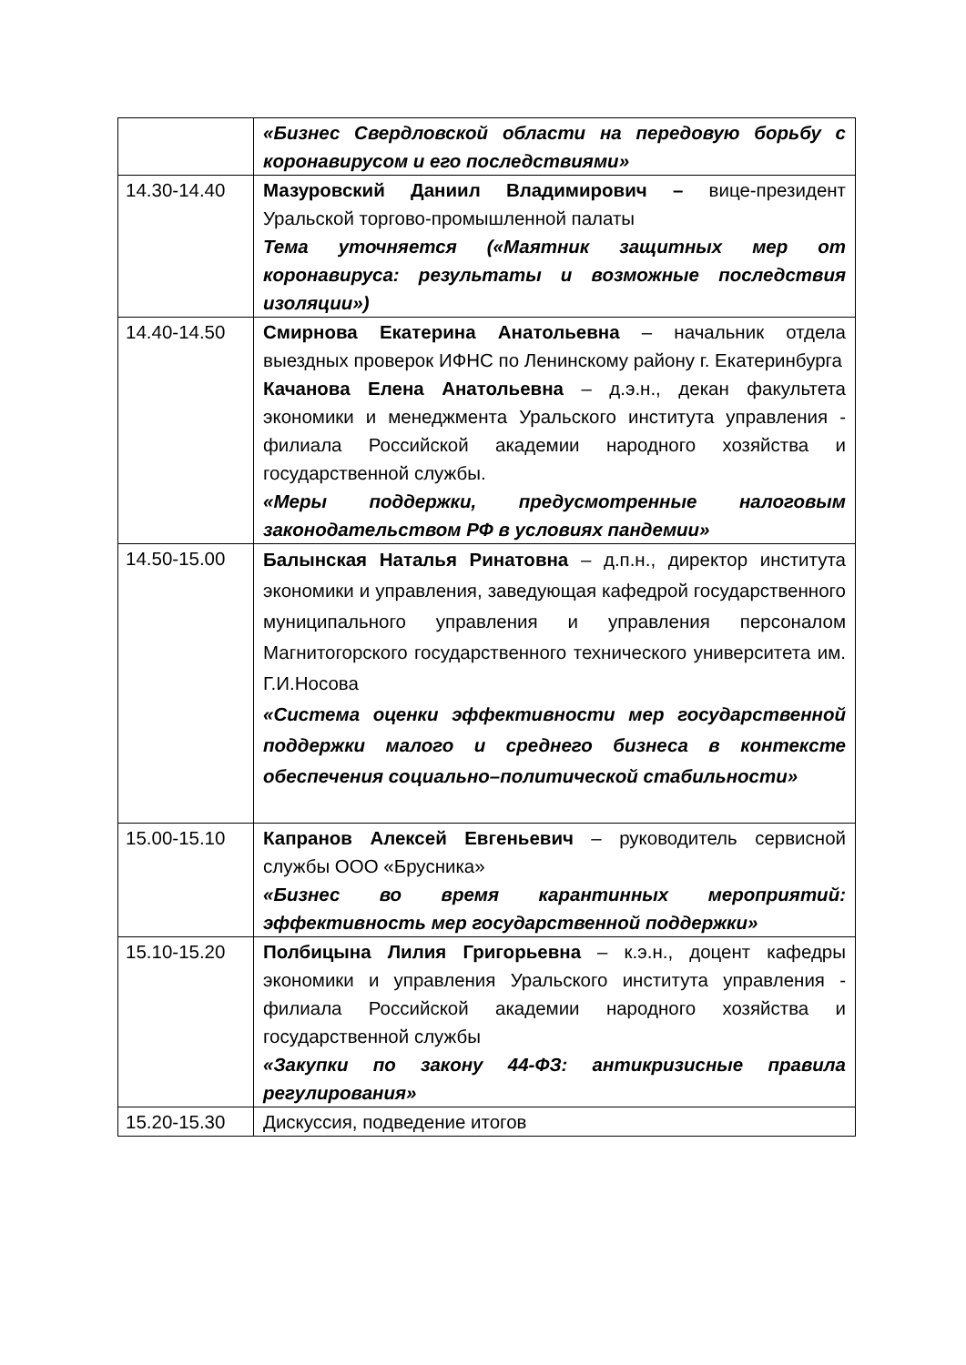| | «Бизнес Свердловской области на передовую борьбу с коронавирусом и его последствиями» |
| 14.30-14.40 | Мазуровский Даниил Владимирович – вице-президент Уральской торгово-промышленной палаты Тема уточняется («Маятник защитных мер от коронавируса: результаты и возможные последствия изоляции») |
| 14.40-14.50 | Смирнова Екатерина Анатольевна – начальник отдела выездных проверок ИФНС по Ленинскому району г. Екатеринбурга Качанова Елена Анатольевна – д.э.н., декан факультета экономики и менеджмента Уральского института управления - филиала Российской академии народного хозяйства и государственной службы. «Меры поддержки, предусмотренные налоговым законодательством РФ в условиях пандемии» |
| 14.50-15.00 | Балынская Наталья Ринатовна – д.п.н., директор института экономики и управления, заведующая кафедрой государственного муниципального управления и управления персоналом Магнитогорского государственного технического университета им. Г.И.Носова «Система оценки эффективности мер государственной поддержки малого и среднего бизнеса в контексте обеспечения социально–политической стабильности» |
| 15.00-15.10 | Капранов Алексей Евгеньевич – руководитель сервисной службы ООО «Брусника» «Бизнес во время карантинных мероприятий: эффективность мер государственной поддержки» |
| 15.10-15.20 | Полбицына Лилия Григорьевна – к.э.н., доцент кафедры экономики и управления Уральского института управления - филиала Российской академии народного хозяйства и государственной службы «Закупки по закону 44-ФЗ: антикризисные правила регулирования» |
| 15.20-15.30 | Дискуссия, подведение итогов |